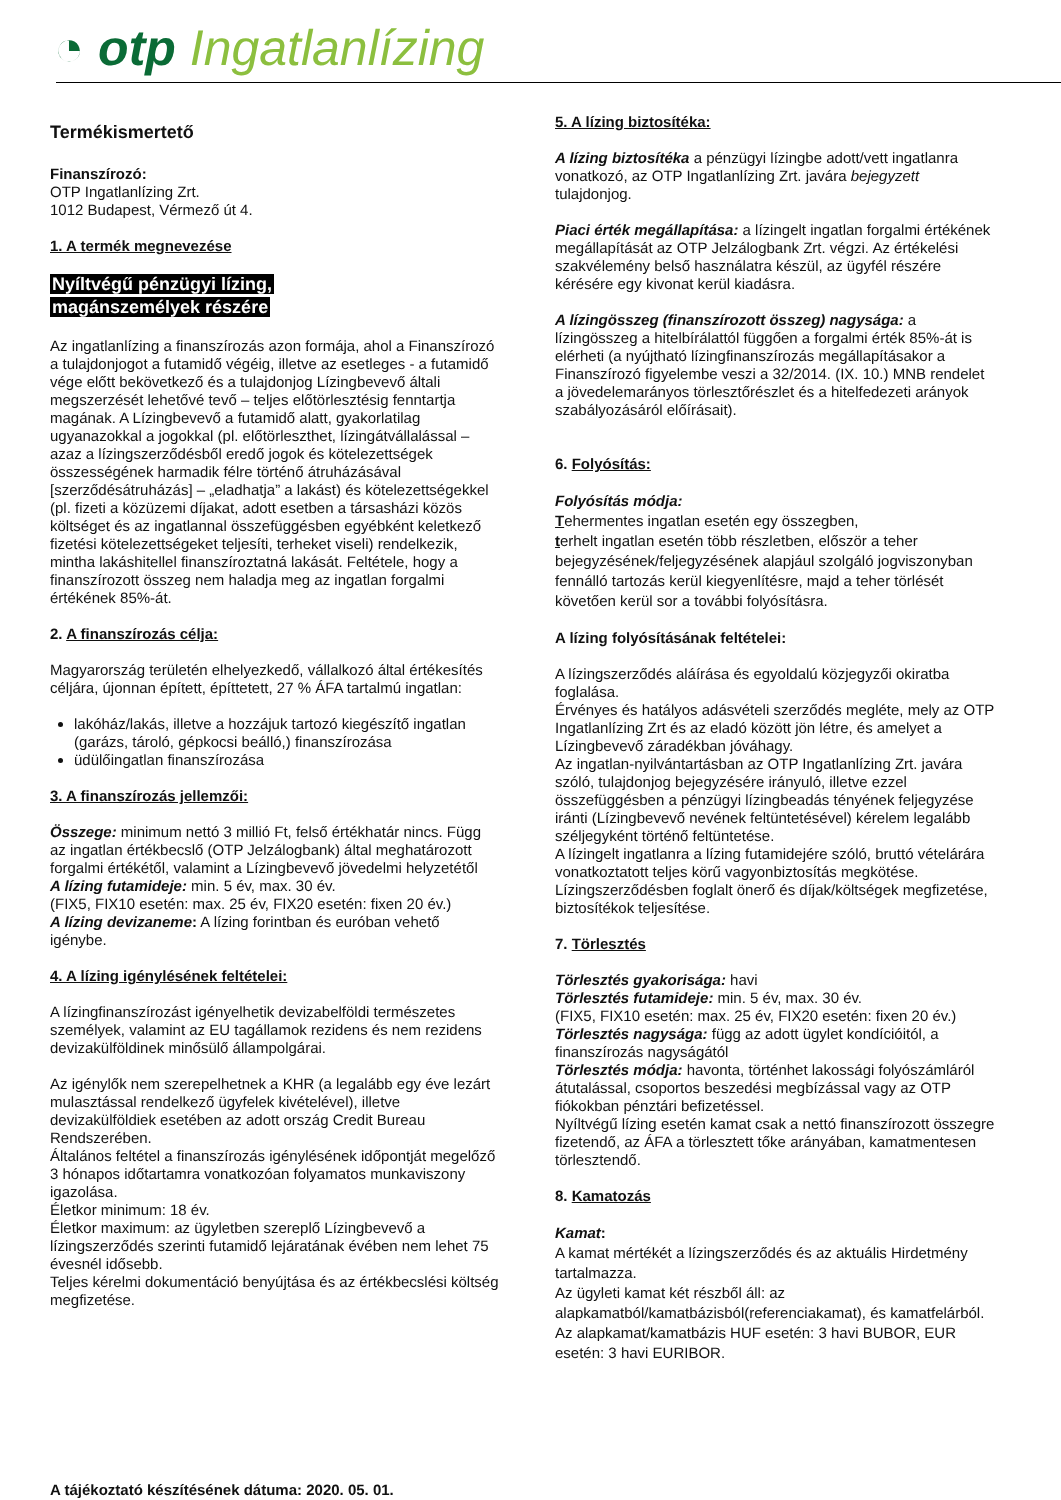◔ otp Ingatlanlízing
Termékismertető
Finanszírozó:
OTP Ingatlanlízing Zrt.
1012 Budapest, Vérmező út 4.
1. A termék megnevezése
Nyíltvégű pénzügyi lízing,
magánszemélyek részére
Az ingatlanlízing a finanszírozás azon formája, ahol a Finanszírozó a tulajdonjogot a futamidő végéig, illetve az esetleges - a futamidő vége előtt bekövetkező és a tulajdonjog Lízingbevevő általi megszerzését lehetővé tevő – teljes előtörlesztésig fenntartja magának. A Lízingbevevő a futamidő alatt, gyakorlatilag ugyanazokkal a jogokkal (pl. előtörleszthet, lízingátvállalással – azaz a lízingszerződésből eredő jogok és kötelezettségek összességének harmadik félre történő átruházásával [szerződésátruházás] – „eladhatja” a lakást) és kötelezettségekkel (pl. fizeti a közüzemi díjakat, adott esetben a társasházi közös költséget és az ingatlannal összefüggésben egyébként keletkező fizetési kötelezettségeket teljesíti, terheket viseli) rendelkezik, mintha lakáshitellel finanszíroztatná lakását. Feltétele, hogy a finanszírozott összeg nem haladja meg az ingatlan forgalmi értékének 85%-át.
2. A finanszírozás célja:
Magyarország területén elhelyezkedő, vállalkozó által értékesítés céljára, újonnan épített, építtetett, 27 % ÁFA tartalmú ingatlan:
lakóház/lakás, illetve a hozzájuk tartozó kiegészítő ingatlan (garázs, tároló, gépkocsi beálló,) finanszírozása
üdülőingatlan finanszírozása
3. A finanszírozás jellemzői:
Összege: minimum nettó 3 millió Ft, felső értékhatár nincs. Függ az ingatlan értékbecslő (OTP Jelzálogbank) által meghatározott forgalmi értékétől, valamint a Lízingbevevő jövedelmi helyzetétől
A lízing futamideje: min. 5 év, max. 30 év.
(FIX5, FIX10 esetén: max. 25 év, FIX20 esetén: fixen 20 év.)
A lízing devizaneme: A lízing forintban és euróban vehető igénybe.
4. A lízing igénylésének feltételei:
A lízingfinanszírozást igényelhetik devizabelföldi természetes személyek, valamint az EU tagállamok rezidens és nem rezidens devizakülföldinek minősülő állampolgárai.
Az igénylők nem szerepelhetnek a KHR (a legalább egy éve lezárt mulasztással rendelkező ügyfelek kivételével), illetve devizakülföldiek esetében az adott ország Credit Bureau Rendszerében.
Általános feltétel a finanszírozás igénylésének időpontját megelőző 3 hónapos időtartamra vonatkozóan folyamatos munkaviszony igazolása.
Életkor minimum: 18 év.
Életkor maximum: az ügyletben szereplő Lízingbevevő a lízingszerződés szerinti futamidő lejáratának évében nem lehet 75 évesnél idősebb.
Teljes kérelmi dokumentáció benyújtása és az értékbecslési költség megfizetése.
5. A lízing biztosítéka:
A lízing biztosítéka a pénzügyi lízingbe adott/vett ingatlanra vonatkozó, az OTP Ingatlanlízing Zrt. javára bejegyzett tulajdonjog.
Piaci érték megállapítása: a lízingelt ingatlan forgalmi értékének megállapítását az OTP Jelzálogbank Zrt. végzi. Az értékelési szakvélemény belső használatra készül, az ügyfél részére kérésére egy kivonat kerül kiadásra.
A lízingösszeg (finanszírozott összeg) nagysága: a lízingösszeg a hitelbírálattól függően a forgalmi érték 85%-át is elérheti (a nyújtható lízingfinanszírozás megállapításakor a Finanszírozó figyelembe veszi a 32/2014. (IX. 10.) MNB rendelet a jövedelemarányos törlesztőrészlet és a hitelfedezeti arányok szabályozásáról előírásait).
6. Folyósítás:
Folyósítás módja:
Tehermentes ingatlan esetén egy összegben,
terhelt ingatlan esetén több részletben, először a teher bejegyzésének/feljegyzésének alapjául szolgáló jogviszonyban fennálló tartozás kerül kiegyenlítésre, majd a teher törlését követően kerül sor a további folyósításra.
A lízing folyósításának feltételei:
A lízingszerződés aláírása és egyoldalú közjegyzői okiratba foglalása.
Érvényes és hatályos adásvételi szerződés megléte, mely az OTP Ingatlanlízing Zrt és az eladó között jön létre, és amelyet a Lízingbevevő záradékban jóváhagy.
Az ingatlan-nyilvántartásban az OTP Ingatlanlízing Zrt. javára szóló, tulajdonjog bejegyzésére irányuló, illetve ezzel összefüggésben a pénzügyi lízingbeadás tényének feljegyzése iránti (Lízingbevevő nevének feltüntetésével) kérelem legalább széljegyként történő feltüntetése.
A lízingelt ingatlanra a lízing futamidejére szóló, bruttó vételárára vonatkoztatott teljes körű vagyonbiztosítás megkötése.
Lízingszerződésben foglalt önerő és díjak/költségek megfizetése, biztosítékok teljesítése.
7. Törlesztés
Törlesztés gyakorisága: havi
Törlesztés futamideje: min. 5 év, max. 30 év.
(FIX5, FIX10 esetén: max. 25 év, FIX20 esetén: fixen 20 év.)
Törlesztés nagysága: függ az adott ügylet kondícióitól, a finanszírozás nagyságától
Törlesztés módja: havonta, történhet lakossági folyószámláról átutalással, csoportos beszedési megbízással vagy az OTP fiókokban pénztári befizetéssel.
Nyíltvégű lízing esetén kamat csak a nettó finanszírozott összegre fizetendő, az ÁFA a törlesztett tőke arányában, kamatmentesen törlesztendő.
8. Kamatozás
Kamat:
A kamat mértékét a lízingszerződés és az aktuális Hirdetmény tartalmazza.
Az ügyleti kamat két részből áll: az alapkamatból/kamatbázisból(referenciakamat), és kamatfelárból. Az alapkamat/kamatbázis HUF esetén: 3 havi BUBOR, EUR esetén: 3 havi EURIBOR.
A tájékoztató készítésének dátuma: 2020. 05. 01.